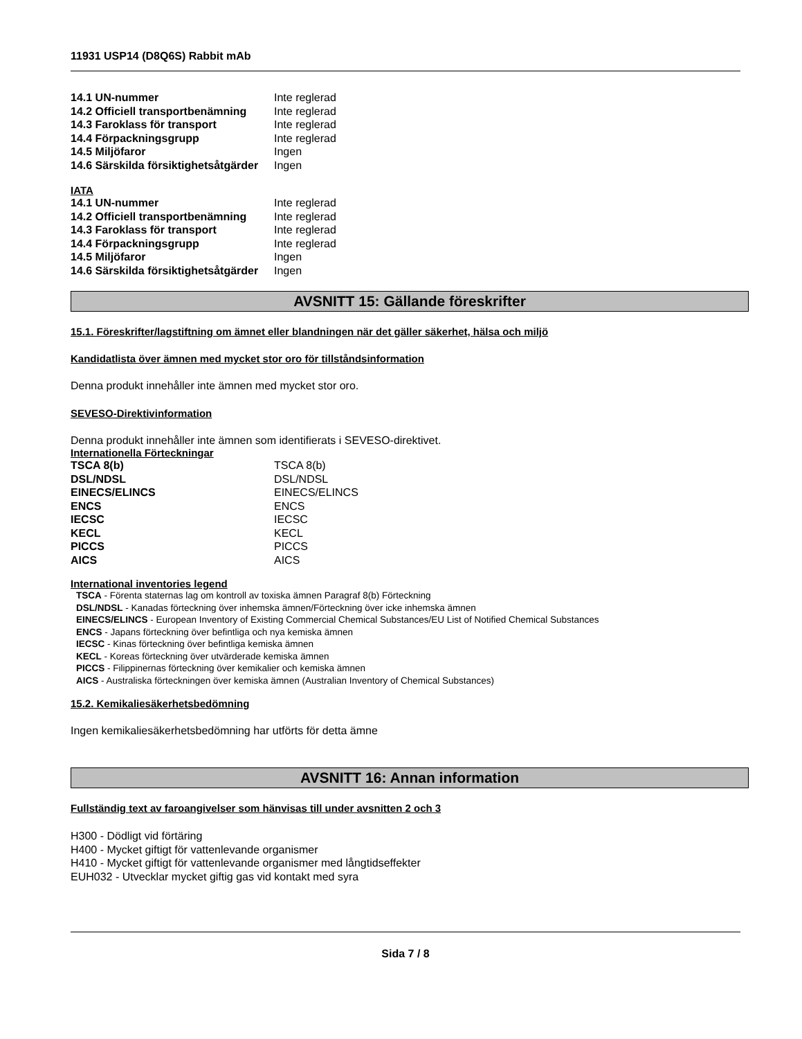11931 USP14 (D8Q6S) Rabbit mAb
| 14.1 UN-nummer | Inte reglerad |
| 14.2 Officiell transportbenämning | Inte reglerad |
| 14.3 Faroklass för transport | Inte reglerad |
| 14.4 Förpackningsgrupp | Inte reglerad |
| 14.5 Miljöfaror | Ingen |
| 14.6 Särskilda försiktighetsåtgärder | Ingen |
IATA
| 14.1 UN-nummer | Inte reglerad |
| 14.2 Officiell transportbenämning | Inte reglerad |
| 14.3 Faroklass för transport | Inte reglerad |
| 14.4 Förpackningsgrupp | Inte reglerad |
| 14.5 Miljöfaror | Ingen |
| 14.6 Särskilda försiktighetsåtgärder | Ingen |
AVSNITT 15: Gällande föreskrifter
15.1. Föreskrifter/lagstiftning om ämnet eller blandningen när det gäller säkerhet, hälsa och miljö
Kandidatlista över ämnen med mycket stor oro för tillståndsinformation
Denna produkt innehåller inte ämnen med mycket stor oro.
SEVESO-Direktivinformation
Denna produkt innehåller inte ämnen som identifierats i SEVESO-direktivet.
Internationella Förteckningar
| TSCA 8(b) | TSCA 8(b) |
| DSL/NDSL | DSL/NDSL |
| EINECS/ELINCS | EINECS/ELINCS |
| ENCS | ENCS |
| IECSC | IECSC |
| KECL | KECL |
| PICCS | PICCS |
| AICS | AICS |
International inventories legend
TSCA - Förenta staternas lag om kontroll av toxiska ämnen Paragraf 8(b) Förteckning
DSL/NDSL - Kanadas förteckning över inhemska ämnen/Förteckning över icke inhemska ämnen
EINECS/ELINCS - European Inventory of Existing Commercial Chemical Substances/EU List of Notified Chemical Substances
ENCS - Japans förteckning över befintliga och nya kemiska ämnen
IECSC - Kinas förteckning över befintliga kemiska ämnen
KECL - Koreas förteckning över utvärderade kemiska ämnen
PICCS - Filippinernas förteckning över kemikalier och kemiska ämnen
AICS - Australiska förteckningen över kemiska ämnen (Australian Inventory of Chemical Substances)
15.2. Kemikaliesäkerhetsbedömning
Ingen kemikaliesäkerhetsbedömning har utförts för detta ämne
AVSNITT 16: Annan information
Fullständig text av faroangivelser som hänvisas till under avsnitten 2 och 3
H300 - Dödligt vid förtäring
H400 - Mycket giftigt för vattenlevande organismer
H410 - Mycket giftigt för vattenlevande organismer med långtidseffekter
EUH032 - Utvecklar mycket giftig gas vid kontakt med syra
Sida 7 / 8